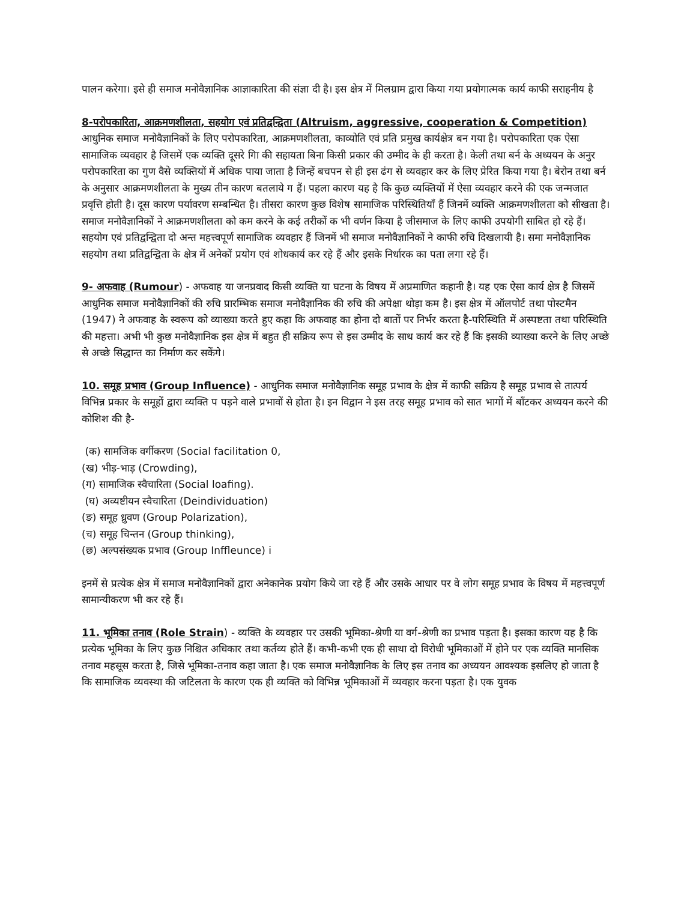पालन करेगा। इसे ही समाज मनोवैज्ञानिक आज्ञाकारिता की संज्ञा दी है। इस क्षेत्र में मिलग्राम द्वारा किया गया प्रयोगात्मक कार्य काफी सराहनीय है
8-परोपकारिता, आक्रमणशीलता, सहयोग एवं प्रतिद्वन्द्विता (Altruism, aggressive, cooperation & Competition) आधुनिक समाज मनोवैज्ञानिकों के लिए परोपकारिता, आक्रमणशीलता, काव्योति एवं प्रति प्रमुख कार्यक्षेत्र बन गया है। परोपकारिता एक ऐसा सामाजिक व्यवहार है जिसमें एक व्यक्ति दूसरे गिा की सहायता बिना किसी प्रकार की उम्मीद के ही करता है। केली तथा बर्न के अध्ययन के अनुर परोपकारिता का गुण वैसे व्यक्तियों में अधिक पाया जाता है जिन्हें बचपन से ही इस ढंग से व्यवहार कर के लिए प्रेरित किया गया है। बेरोन तथा बर्न के अनुसार आक्रमणशीलता के मुख्य तीन कारण बतलाये ग हैं। पहला कारण यह है कि कुछ व्यक्तियों में ऐसा व्यवहार करने की एक जन्मजात प्रवृत्ति होती है। दूस कारण पर्यावरण सम्बन्धित है। तीसरा कारण कुछ विशेष सामाजिक परिस्थितियाँ हैं जिनमें व्यक्ति आक्रमणशीलता को सीखता है। समाज मनोवैज्ञानिकों ने आक्रमणशीलता को कम करने के कई तरीकों क भी वर्णन किया है जीसमाज के लिए काफी उपयोगी साबित हो रहे हैं। सहयोग एवं प्रतिद्वन्द्विता दो अन्त महत्त्वपूर्ण सामाजिक व्यवहार हैं जिनमें भी समाज मनोवैज्ञानिकों ने काफी रुचि दिखलायी है। समा मनोवैज्ञानिक सहयोग तथा प्रतिद्वन्द्विता के क्षेत्र में अनेकों प्रयोग एवं शोधकार्य कर रहे हैं और इसके निर्धारक का पता लगा रहे हैं।
9- अफवाह (Rumour) - अफवाह या जनप्रवाद किसी व्यक्ति या घटना के विषय में अप्रमाणित कहानी है। यह एक ऐसा कार्य क्षेत्र है जिसमें आधुनिक समाज मनोवैज्ञानिकों की रुचि प्रारम्भिक समाज मनोवैज्ञानिक की रुचि की अपेक्षा थोड़ा कम है। इस क्षेत्र में ऑलपोर्ट तथा पोस्टमैन (1947) ने अफवाह के स्वरूप को व्याख्या करते हुए कहा कि अफवाह का होना दो बातों पर निर्भर करता है-परिस्थिति में अस्पष्टता तथा परिस्थिति की महत्ता। अभी भी कुछ मनोवैज्ञानिक इस क्षेत्र में बहुत ही सक्रिय रूप से इस उम्मीद के साथ कार्य कर रहे हैं कि इसकी व्याख्या करने के लिए अच्छे से अच्छे सिद्धान्त का निर्माण कर सकेंगे।
10. समूह प्रभाव (Group Influence) - आधुनिक समाज मनोवैज्ञानिक समूह प्रभाव के क्षेत्र में काफी सक्रिय है समूह प्रभाव से तात्पर्य विभिन्न प्रकार के समूहों द्वारा व्यक्ति प पड़ने वाले प्रभावों से होता है। इन विद्वान ने इस तरह समूह प्रभाव को सात भागों में बाँटकर अध्ययन करने की कोशिश की है-
(क) सामजिक वर्गीकरण (Social facilitation 0,
(ख) भीड़-भाड़ (Crowding),
(ग) सामाजिक स्वैचारिता (Social loafing).
(घ) अव्यष्टीयन स्वैचारिता (Deindividuation)
(ङ) समूह ध्रुवण (Group Polarization),
(च) समूह चिन्तन (Group thinking),
(छ) अल्पसंख्यक प्रभाव (Group Inffleunce) i
इनमें से प्रत्येक क्षेत्र में समाज मनोवैज्ञानिकों द्वारा अनेकानेक प्रयोग किये जा रहे हैं और उसके आधार पर वे लोग समूह प्रभाव के विषय में महत्त्वपूर्ण सामान्यीकरण भी कर रहे हैं।
11. भूमिका तनाव (Role Strain) - व्यक्ति के व्यवहार पर उसकी भूमिका-श्रेणी या वर्ग-श्रेणी का प्रभाव पड़ता है। इसका कारण यह है कि प्रत्येक भूमिका के लिए कुछ निश्चित अधिकार तथा कर्तव्य होते हैं। कभी-कभी एक ही साथा दो विरोधी भूमिकाओं में होने पर एक व्यक्ति मानसिक तनाव महसूस करता है, जिसे भूमिका-तनाव कहा जाता है। एक समाज मनोवैज्ञानिक के लिए इस तनाव का अध्ययन आवश्यक इसलिए हो जाता है कि सामाजिक व्यवस्था की जटिलता के कारण एक ही व्यक्ति को विभिन्न भूमिकाओं में व्यवहार करना पड़ता है। एक युवक